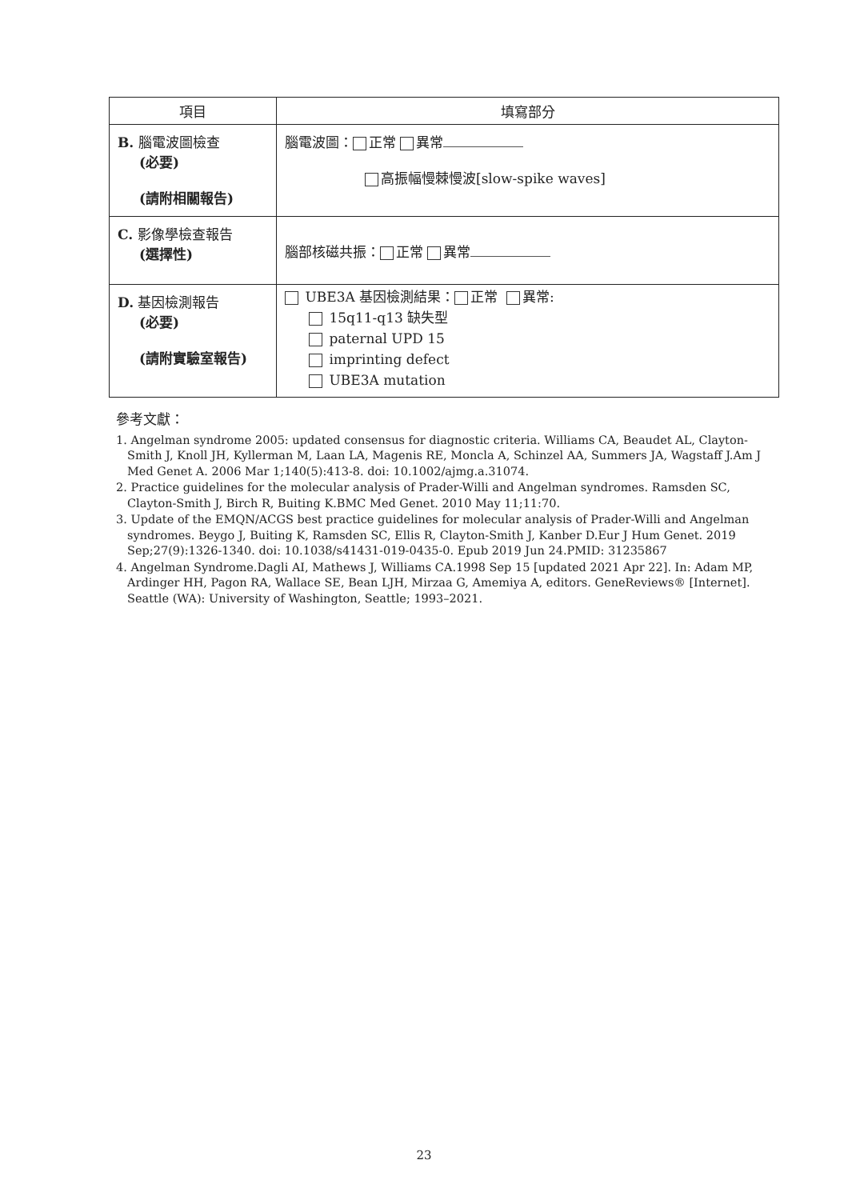| 項目 | 填寫部分 |
| --- | --- |
| B. 腦電波圖檢查 (必要) (請附相關報告) | 腦電波圖： 正常 異常 高振幅慢棘慢波[slow-spike waves] |
| C. 影像學檢查報告 (選擇性) | 腦部核磁共振： 正常 異常 |
| D. 基因檢測報告 (必要) (請附實驗室報告) | UBE3A 基因檢測結果： 正常 異常: 15q11-q13 缺失型 paternal UPD 15 imprinting defect UBE3A mutation |
參考文獻：
1. Angelman syndrome 2005: updated consensus for diagnostic criteria. Williams CA, Beaudet AL, Clayton-Smith J, Knoll JH, Kyllerman M, Laan LA, Magenis RE, Moncla A, Schinzel AA, Summers JA, Wagstaff J.Am J Med Genet A. 2006 Mar 1;140(5):413-8. doi: 10.1002/ajmg.a.31074.
2. Practice guidelines for the molecular analysis of Prader-Willi and Angelman syndromes. Ramsden SC, Clayton-Smith J, Birch R, Buiting K.BMC Med Genet. 2010 May 11;11:70.
3. Update of the EMQN/ACGS best practice guidelines for molecular analysis of Prader-Willi and Angelman syndromes. Beygo J, Buiting K, Ramsden SC, Ellis R, Clayton-Smith J, Kanber D.Eur J Hum Genet. 2019 Sep;27(9):1326-1340. doi: 10.1038/s41431-019-0435-0. Epub 2019 Jun 24.PMID: 31235867
4. Angelman Syndrome.Dagli AI, Mathews J, Williams CA.1998 Sep 15 [updated 2021 Apr 22]. In: Adam MP, Ardinger HH, Pagon RA, Wallace SE, Bean LJH, Mirzaa G, Amemiya A, editors. GeneReviews® [Internet]. Seattle (WA): University of Washington, Seattle; 1993–2021.
23